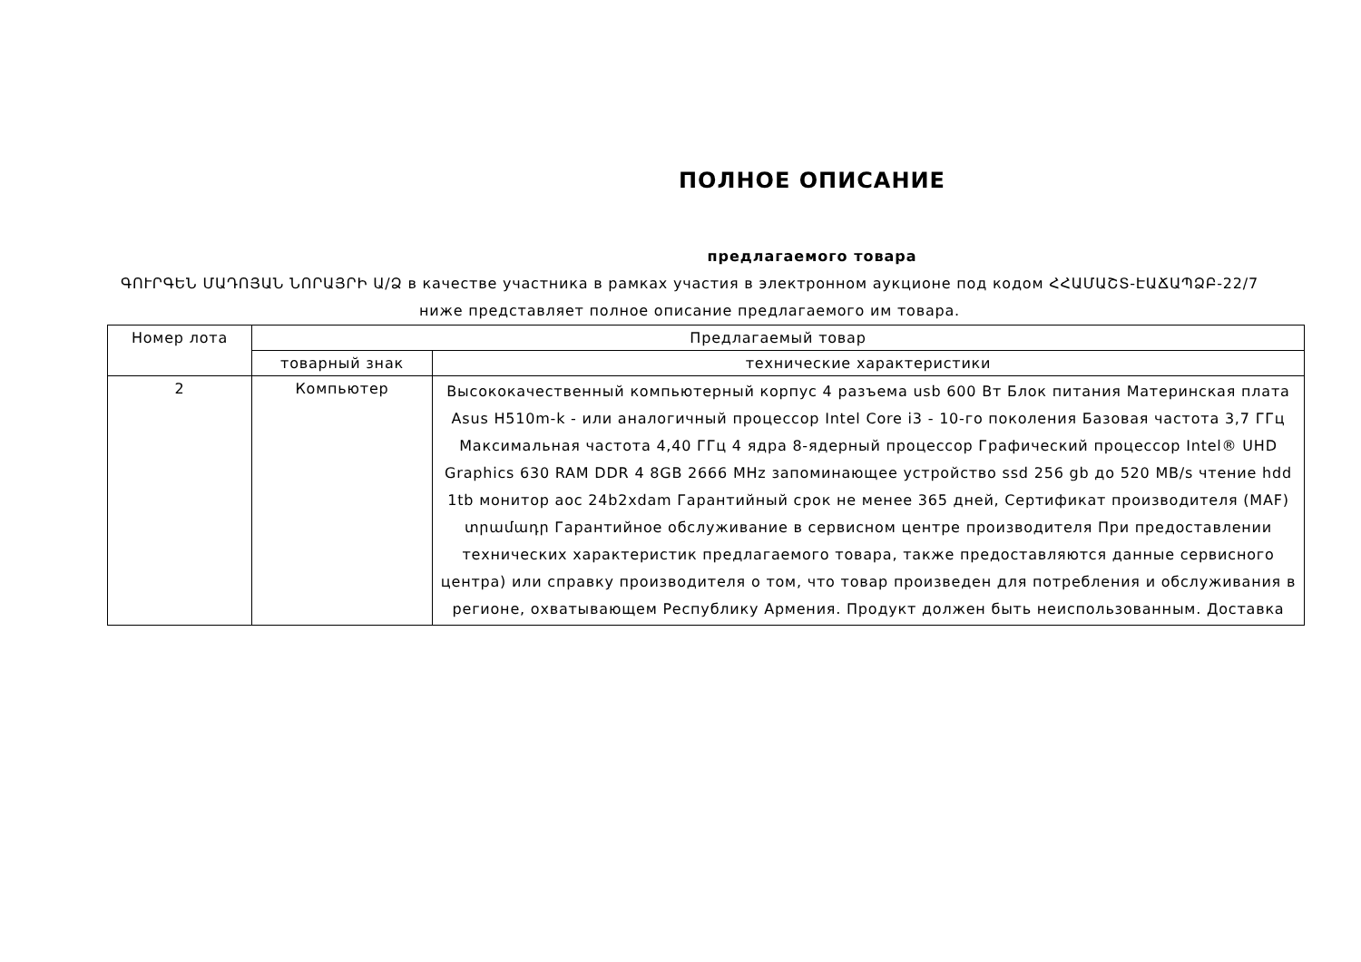ПОЛНОЕ ОПИСАНИЕ
предлагаемого товара
ԳՈՒՐԳԵՆ ՄԱԴՈՅԱՆ ՆՈՐԱՅՐԻ Ա/Ձ в качестве участника в рамках участия в электронном аукционе под кодом ՀՀԱՄԱՇՏ-ԷԱՃԱՊՁԲ-22/7 ниже представляет полное описание предлагаемого им товара.
| Номер лота | Предлагаемый товар | |
| --- | --- | --- |
| | товарный знак | технические характеристики |
| 2 | Компьютер | Высококачественный компьютерный корпус 4 разъема usb 600 Вт Блок питания Материнская плата Asus H510m-k - или аналогичный процессор Intel Core i3 - 10-го поколения Базовая частота 3,7 ГГц Максимальная частота 4,40 ГГц 4 ядра 8-ядерный процессор Графический процессор Intel® UHD Graphics 630 RAM DDR 4 8GB 2666 MHz запоминающее устройство ssd 256 gb до 520 MB/s чтение hdd 1tb монитор aoc 24b2xdam Гарантийный срок не менее 365 дней, Сертификат производителя (MAF) տրամադր Гарантийное обслуживание в сервисном центре производителя При предоставлении технических характеристик предлагаемого товара, также предоставляются данные сервисного центра) или справку производителя о том, что товар произведен для потребления и обслуживания в регионе, охватывающем Республику Армения. Продукт должен быть неиспользованным. Доставка |